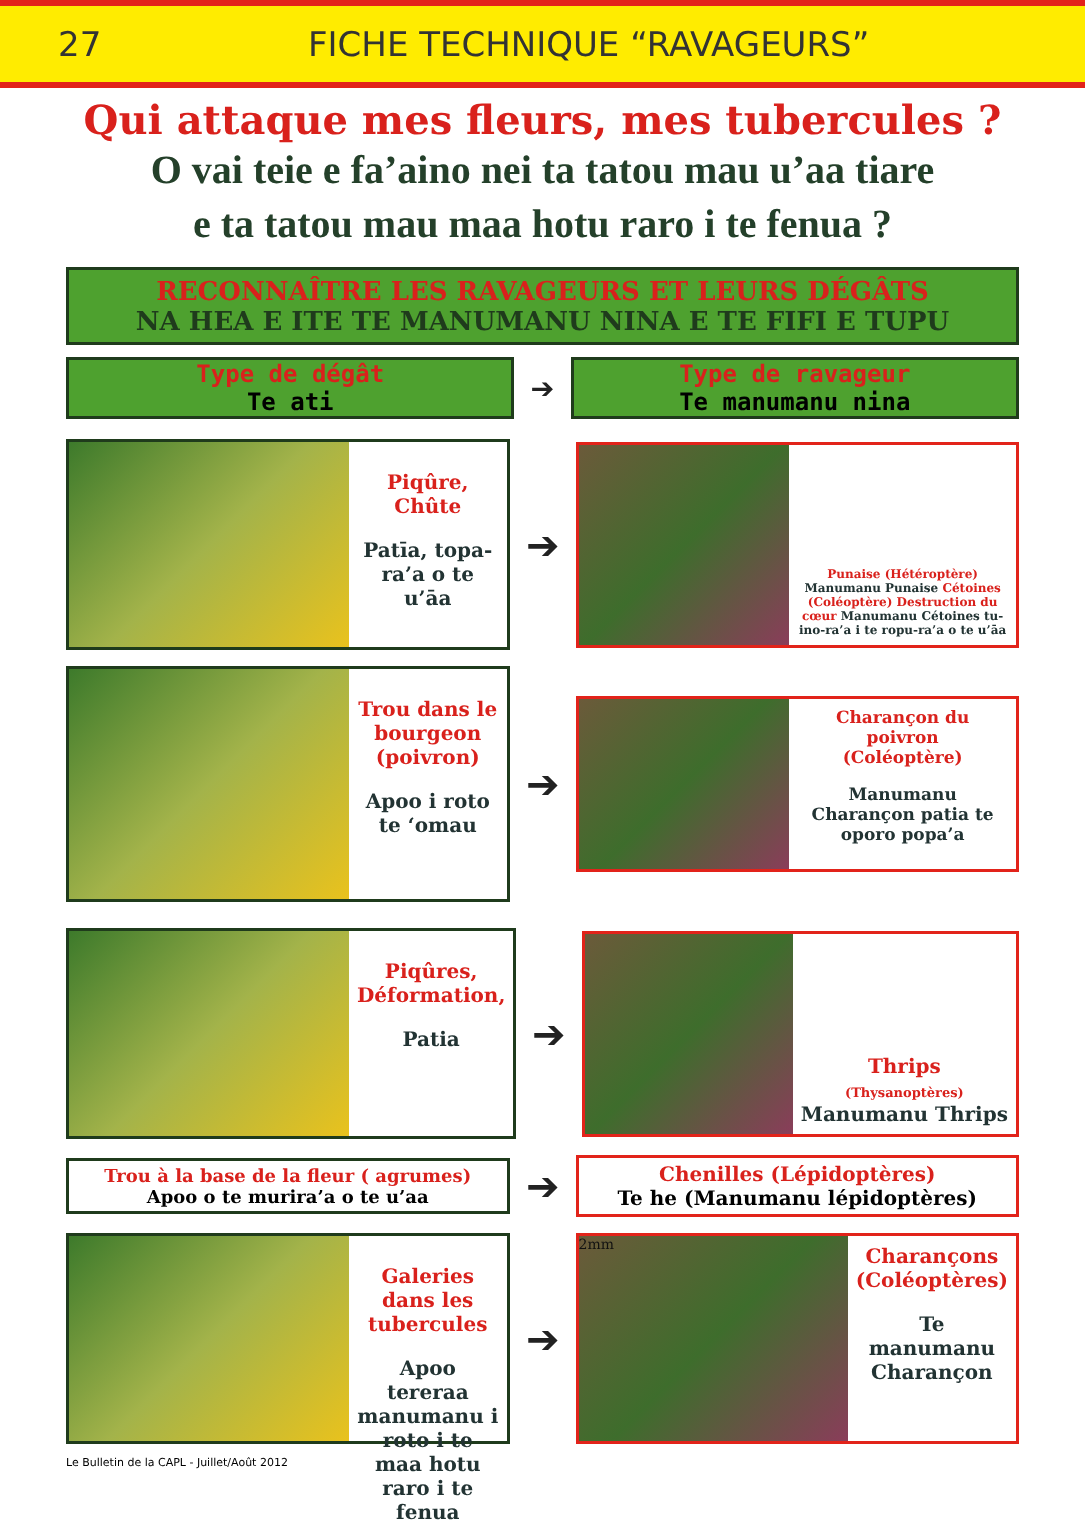27 FICHE TECHNIQUE “RAVAGEURS”
Qui attaque mes fleurs, mes tubercules ?
O vai teie e fa’aino nei ta tatou mau u’aa tiare
e ta tatou mau maa hotu raro i te fenua ?
RECONNAÎTRE LES RAVAGEURS ET LEURS DÉGÂTS
NA HEA E ITE TE MANUMANU NINA E TE FIFI E TUPU
Type de dégât
Te ati
➔
Type de ravageur
Te manumanu nina
Piqûre, Chûte
Patīa, topa-ra’a o te u’āa
➔
Punaise (Hétéroptère) Manumanu Punaise Cétoines (Coléoptère) Destruction du cœur Manumanu Cétoines tu-ino-ra’a i te ropu-ra’a o te u’āa
Trou dans le bourgeon (poivron)
Apoo i roto te ‘omau
➔
Charançon du poivron
(Coléoptère)
Manumanu Charançon patia te oporo popa’a
Piqûres, Déformation,
Patia
➔
Thrips
(Thysanoptères)
Manumanu Thrips
Trou à la base de la fleur ( agrumes)
Apoo o te murira’a o te u’aa
➔
Chenilles (Lépidoptères)
Te he (Manumanu lépidoptères)
Galeries dans les tubercules
Apoo tereraa manumanu i roto i te maa hotu raro i te fenua
➔
2mm
Charançons (Coléoptères)
Te manumanu Charançon
Le Bulletin de la CAPL - Juillet/Août 2012